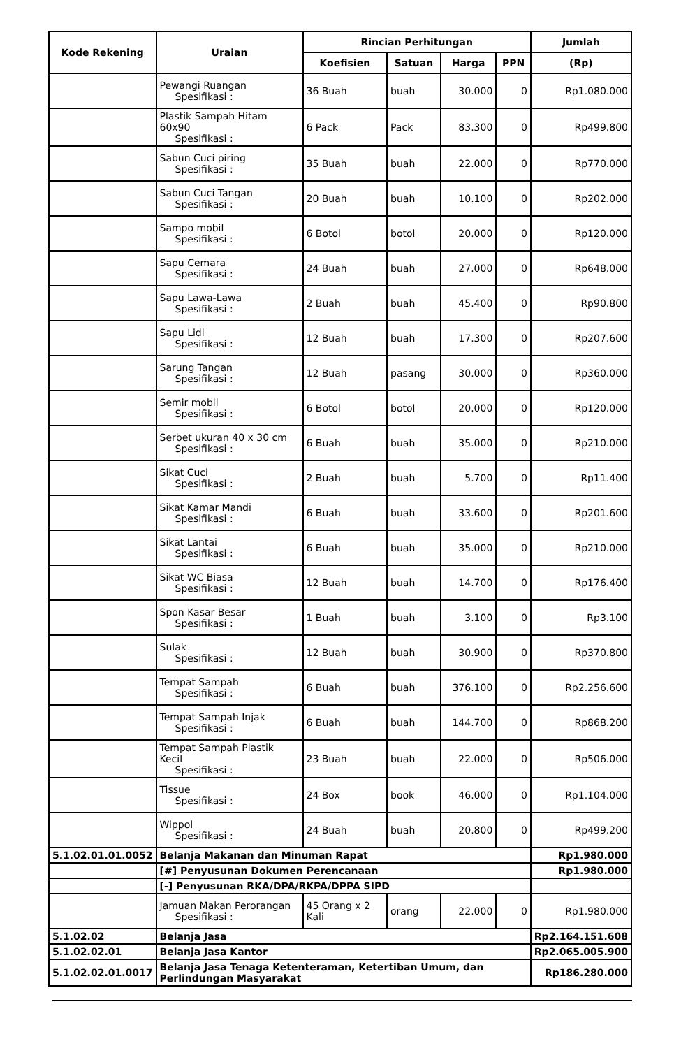| Kode Rekening | Uraian | Rincian Perhitungan | | | | Jumlah |
| --- | --- | --- | --- | --- | --- | --- |
| | | Koefisien | Satuan | Harga | PPN | (Rp) |
| | Pewangi Ruangan Spesifikasi : | 36 Buah | buah | 30.000 | 0 | Rp1.080.000 |
| | Plastik Sampah Hitam 60x90 Spesifikasi : | 6 Pack | Pack | 83.300 | 0 | Rp499.800 |
| | Sabun Cuci piring Spesifikasi : | 35 Buah | buah | 22.000 | 0 | Rp770.000 |
| | Sabun Cuci Tangan Spesifikasi : | 20 Buah | buah | 10.100 | 0 | Rp202.000 |
| | Sampo mobil Spesifikasi : | 6 Botol | botol | 20.000 | 0 | Rp120.000 |
| | Sapu Cemara Spesifikasi : | 24 Buah | buah | 27.000 | 0 | Rp648.000 |
| | Sapu Lawa-Lawa Spesifikasi : | 2 Buah | buah | 45.400 | 0 | Rp90.800 |
| | Sapu Lidi Spesifikasi : | 12 Buah | buah | 17.300 | 0 | Rp207.600 |
| | Sarung Tangan Spesifikasi : | 12 Buah | pasang | 30.000 | 0 | Rp360.000 |
| | Semir mobil Spesifikasi : | 6 Botol | botol | 20.000 | 0 | Rp120.000 |
| | Serbet ukuran 40 x 30 cm Spesifikasi : | 6 Buah | buah | 35.000 | 0 | Rp210.000 |
| | Sikat Cuci Spesifikasi : | 2 Buah | buah | 5.700 | 0 | Rp11.400 |
| | Sikat Kamar Mandi Spesifikasi : | 6 Buah | buah | 33.600 | 0 | Rp201.600 |
| | Sikat Lantai Spesifikasi : | 6 Buah | buah | 35.000 | 0 | Rp210.000 |
| | Sikat WC Biasa Spesifikasi : | 12 Buah | buah | 14.700 | 0 | Rp176.400 |
| | Spon Kasar Besar Spesifikasi : | 1 Buah | buah | 3.100 | 0 | Rp3.100 |
| | Sulak Spesifikasi : | 12 Buah | buah | 30.900 | 0 | Rp370.800 |
| | Tempat Sampah Spesifikasi : | 6 Buah | buah | 376.100 | 0 | Rp2.256.600 |
| | Tempat Sampah Injak Spesifikasi : | 6 Buah | buah | 144.700 | 0 | Rp868.200 |
| | Tempat Sampah Plastik Kecil Spesifikasi : | 23 Buah | buah | 22.000 | 0 | Rp506.000 |
| | Tissue Spesifikasi : | 24 Box | book | 46.000 | 0 | Rp1.104.000 |
| | Wippol Spesifikasi : | 24 Buah | buah | 20.800 | 0 | Rp499.200 |
| 5.1.02.01.01.0052 | Belanja Makanan dan Minuman Rapat | | | | | Rp1.980.000 |
| | [#] Penyusunan Dokumen Perencanaan | | | | | Rp1.980.000 |
| | [-] Penyusunan RKA/DPA/RKPA/DPPA SIPD | | | | | |
| | Jamuan Makan Perorangan Spesifikasi : | 45 Orang x 2 Kali | orang | 22.000 | 0 | Rp1.980.000 |
| 5.1.02.02 | Belanja Jasa | | | | | Rp2.164.151.608 |
| 5.1.02.02.01 | Belanja Jasa Kantor | | | | | Rp2.065.005.900 |
| 5.1.02.02.01.0017 | Belanja Jasa Tenaga Ketenteraman, Ketertiban Umum, dan Perlindungan Masyarakat | | | | | Rp186.280.000 |